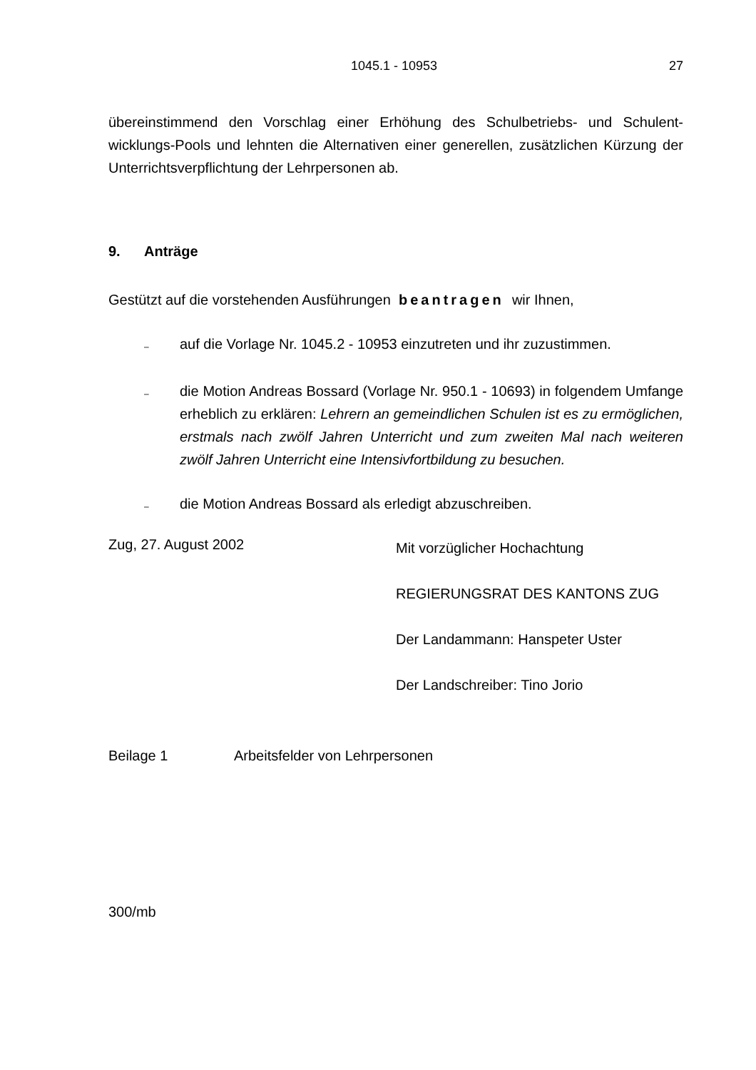1045.1 - 10953 27
übereinstimmend den Vorschlag einer Erhöhung des Schulbetriebs- und Schulent­wicklungs-Pools und lehnten die Alternativen einer generellen, zusätzlichen Kürzung der Unterrichtsverpflichtung der Lehrpersonen ab.
9. Anträge
Gestützt auf die vorstehenden Ausführungen beantragen wir Ihnen,
–
auf die Vorlage Nr. 1045.2 - 10953 einzutreten und ihr zuzustimmen.
–
die Motion Andreas Bossard (Vorlage Nr. 950.1 - 10693) in folgendem Umfange erheblich zu erklären: Lehrern an gemeindlichen Schulen ist es zu ermöglichen, erstmals nach zwölf Jahren Unterricht und zum zweiten Mal nach weiteren zwölf Jahren Unterricht eine Intensivfortbildung zu besuchen.
–
die Motion Andreas Bossard als erledigt abzuschreiben.
Zug, 27. August 2002
Mit vorzüglicher Hochachtung
REGIERUNGSRAT DES KANTONS ZUG
Der Landammann: Hanspeter Uster
Der Landschreiber: Tino Jorio
Beilage 1 Arbeitsfelder von Lehrpersonen
300/mb